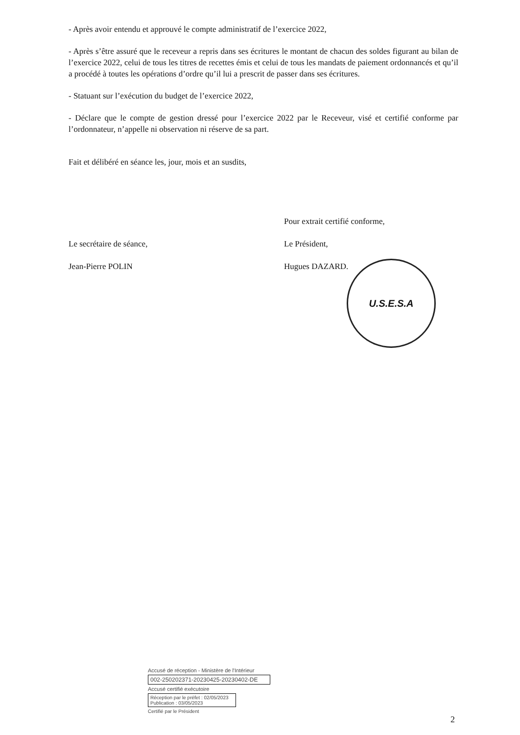- Après avoir entendu et approuvé le compte administratif de l’exercice 2022,
- Après s’être assuré que le receveur a repris dans ses écritures le montant de chacun des soldes figurant au bilan de l’exercice 2022, celui de tous les titres de recettes émis et celui de tous les mandats de paiement ordonnancés et qu’il a procédé à toutes les opérations d’ordre qu’il lui a prescrit de passer dans ses écritures.
- Statuant sur l’exécution du budget de l’exercice 2022,
- Déclare que le compte de gestion dressé pour l’exercice 2022 par le Receveur, visé et certifié conforme par l’ordonnateur, n’appelle ni observation ni réserve de sa part.
Fait et délibéré en séance les, jour, mois et an susdits,
Le secrétaire de séance,
Jean-Pierre POLIN
Pour extrait certifié conforme,
Le Président,
Hugues DAZARD.
U.S.E.S.A
Accusé de réception - Ministère de l'Intérieur
002-250202371-20230425-20230402-DE
Accusé certifié exécutoire
Réception par le préfet : 02/05/2023
Publication : 03/05/2023
Certifié par le Président
2